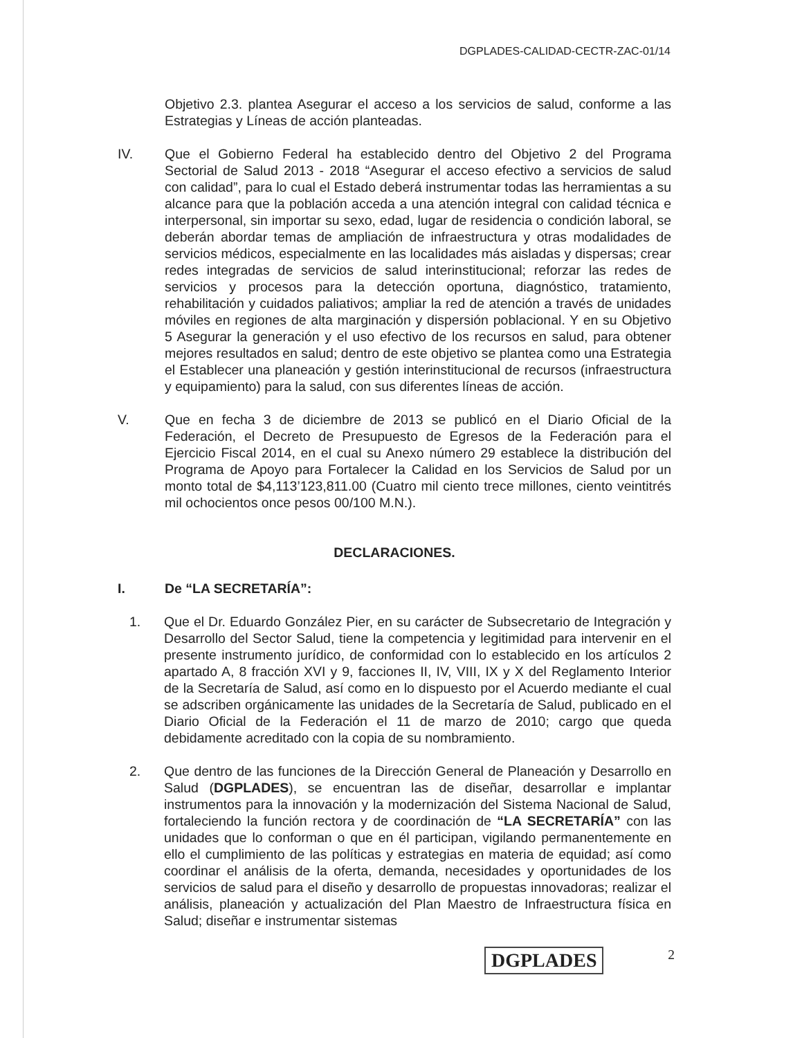DGPLADES-CALIDAD-CECTR-ZAC-01/14
Objetivo 2.3. plantea Asegurar el acceso a los servicios de salud, conforme a las Estrategias y Líneas de acción planteadas.
IV. Que el Gobierno Federal ha establecido dentro del Objetivo 2 del Programa Sectorial de Salud 2013 - 2018 “Asegurar el acceso efectivo a servicios de salud con calidad”, para lo cual el Estado deberá instrumentar todas las herramientas a su alcance para que la población acceda a una atención integral con calidad técnica e interpersonal, sin importar su sexo, edad, lugar de residencia o condición laboral, se deberán abordar temas de ampliación de infraestructura y otras modalidades de servicios médicos, especialmente en las localidades más aisladas y dispersas; crear redes integradas de servicios de salud interinstitucional; reforzar las redes de servicios y procesos para la detección oportuna, diagnóstico, tratamiento, rehabilitación y cuidados paliativos; ampliar la red de atención a través de unidades móviles en regiones de alta marginación y dispersión poblacional. Y en su Objetivo 5 Asegurar la generación y el uso efectivo de los recursos en salud, para obtener mejores resultados en salud; dentro de este objetivo se plantea como una Estrategia el Establecer una planeación y gestión interinstitucional de recursos (infraestructura y equipamiento) para la salud, con sus diferentes líneas de acción.
V. Que en fecha 3 de diciembre de 2013 se publicó en el Diario Oficial de la Federación, el Decreto de Presupuesto de Egresos de la Federación para el Ejercicio Fiscal 2014, en el cual su Anexo número 29 establece la distribución del Programa de Apoyo para Fortalecer la Calidad en los Servicios de Salud por un monto total de $4,113’123,811.00 (Cuatro mil ciento trece millones, ciento veintitrés mil ochocientos once pesos 00/100 M.N.).
DECLARACIONES.
I. De “LA SECRETARÍA”:
1. Que el Dr. Eduardo González Pier, en su carácter de Subsecretario de Integración y Desarrollo del Sector Salud, tiene la competencia y legitimidad para intervenir en el presente instrumento jurídico, de conformidad con lo establecido en los artículos 2 apartado A, 8 fracción XVI y 9, facciones II, IV, VIII, IX y X del Reglamento Interior de la Secretaría de Salud, así como en lo dispuesto por el Acuerdo mediante el cual se adscriben orgánicamente las unidades de la Secretaría de Salud, publicado en el Diario Oficial de la Federación el 11 de marzo de 2010; cargo que queda debidamente acreditado con la copia de su nombramiento.
2. Que dentro de las funciones de la Dirección General de Planeación y Desarrollo en Salud (DGPLADES), se encuentran las de diseñar, desarrollar e implantar instrumentos para la innovación y la modernización del Sistema Nacional de Salud, fortaleciendo la función rectora y de coordinación de “LA SECRETARÍA” con las unidades que lo conforman o que en él participan, vigilando permanentemente en ello el cumplimiento de las políticas y estrategias en materia de equidad; así como coordinar el análisis de la oferta, demanda, necesidades y oportunidades de los servicios de salud para el diseño y desarrollo de propuestas innovadoras; realizar el análisis, planeación y actualización del Plan Maestro de Infraestructura física en Salud; diseñar e instrumentar sistemas
DGPLADES 2